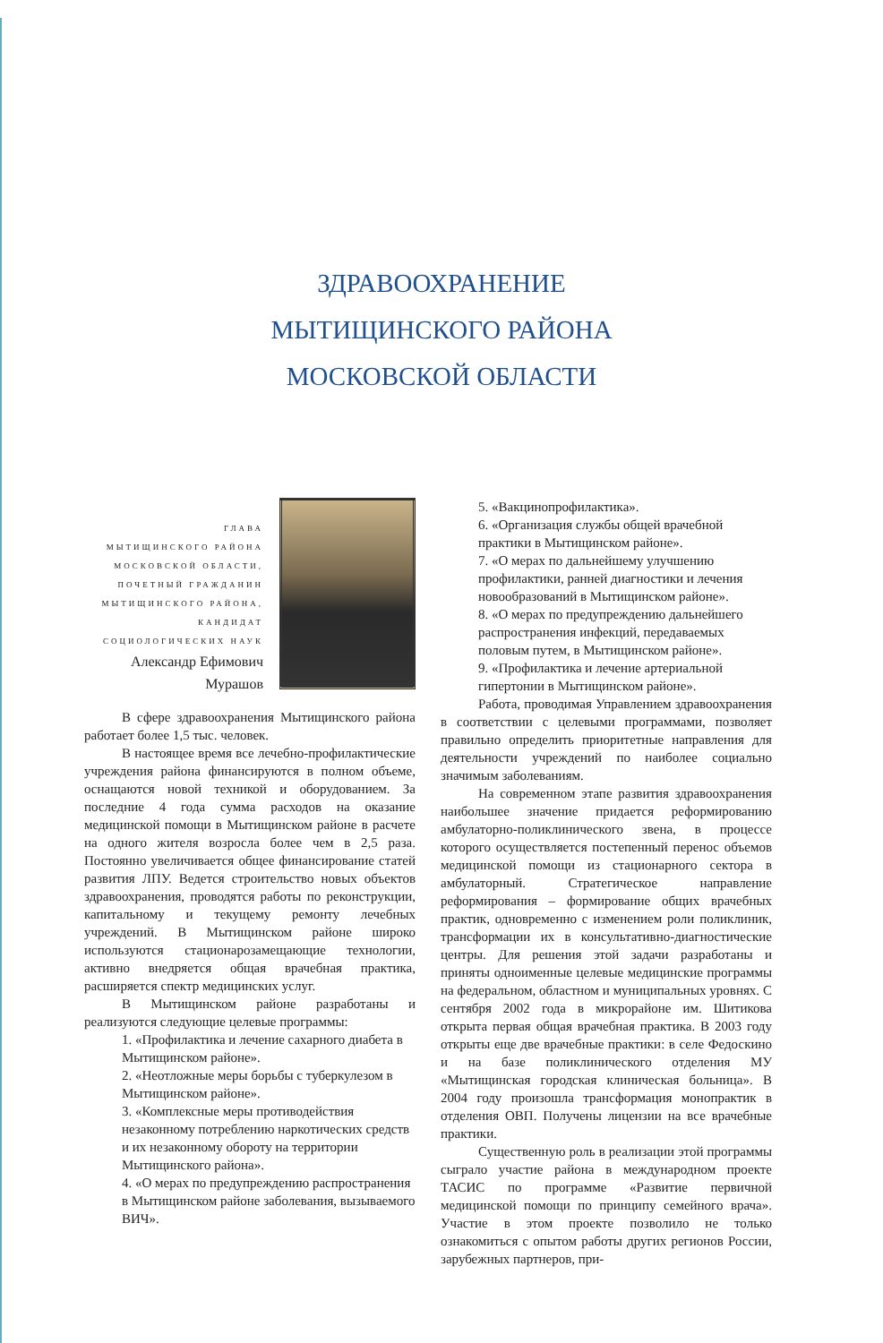ЗДРАВООХРАНЕНИЕ
МЫТИЩИНСКОГО РАЙОНА
МОСКОВСКОЙ ОБЛАСТИ
ГЛАВА
МЫТИЩИНСКОГО РАЙОНА
МОСКОВСКОЙ ОБЛАСТИ,
ПОЧЕТНЫЙ ГРАЖДАНИН
МЫТИЩИНСКОГО РАЙОНА,
КАНДИДАТ
СОЦИОЛОГИЧЕСКИХ НАУК
Александр Ефимович
Мурашов
В сфере здравоохранения Мытищинского района работает более 1,5 тыс. человек.
В настоящее время все лечебно-профилактические учреждения района финансируются в полном объеме, оснащаются новой техникой и оборудованием. За последние 4 года сумма расходов на оказание медицинской помощи в Мытищинском районе в расчете на одного жителя возросла более чем в 2,5 раза. Постоянно увеличивается общее финансирование статей развития ЛПУ. Ведется строительство новых объектов здравоохранения, проводятся работы по реконструкции, капитальному и текущему ремонту лечебных учреждений. В Мытищинском районе широко используются стационарозамещающие технологии, активно внедряется общая врачебная практика, расширяется спектр медицинских услуг.
В Мытищинском районе разработаны и реализуются следующие целевые программы:
1. «Профилактика и лечение сахарного диабета в Мытищинском районе».
2. «Неотложные меры борьбы с туберкулезом в Мытищинском районе».
3. «Комплексные меры противодействия незаконному потреблению наркотических средств и их незаконному обороту на территории Мытищинского района».
4. «О мерах по предупреждению распространения в Мытищинском районе заболевания, вызываемого ВИЧ».
5. «Вакцинопрофилактика».
6. «Организация службы общей врачебной практики в Мытищинском районе».
7. «О мерах по дальнейшему улучшению профилактики, ранней диагностики и лечения новообразований в Мытищинском районе».
8. «О мерах по предупреждению дальнейшего распространения инфекций, передаваемых половым путем, в Мытищинском районе».
9. «Профилактика и лечение артериальной гипертонии в Мытищинском районе».
Работа, проводимая Управлением здравоохранения в соответствии с целевыми программами, позволяет правильно определить приоритетные направления для деятельности учреждений по наиболее социально значимым заболеваниям.
На современном этапе развития здравоохранения наибольшее значение придается реформированию амбулаторно-поликлинического звена, в процессе которого осуществляется постепенный перенос объемов медицинской помощи из стационарного сектора в амбулаторный. Стратегическое направление реформирования – формирование общих врачебных практик, одновременно с изменением роли поликлиник, трансформации их в консультативно-диагностические центры. Для решения этой задачи разработаны и приняты одноименные целевые медицинские программы на федеральном, областном и муниципальных уровнях. С сентября 2002 года в микрорайоне им. Шитикова открыта первая общая врачебная практика. В 2003 году открыты еще две врачебные практики: в селе Федоскино и на базе поликлинического отделения МУ «Мытищинская городская клиническая больница». В 2004 году произошла трансформация монопрактик в отделения ОВП. Получены лицензии на все врачебные практики.
Существенную роль в реализации этой программы сыграло участие района в международном проекте ТАСИС по программе «Развитие первичной медицинской помощи по принципу семейного врача». Участие в этом проекте позволило не только ознакомиться с опытом работы других регионов России, зарубежных партнеров, при-